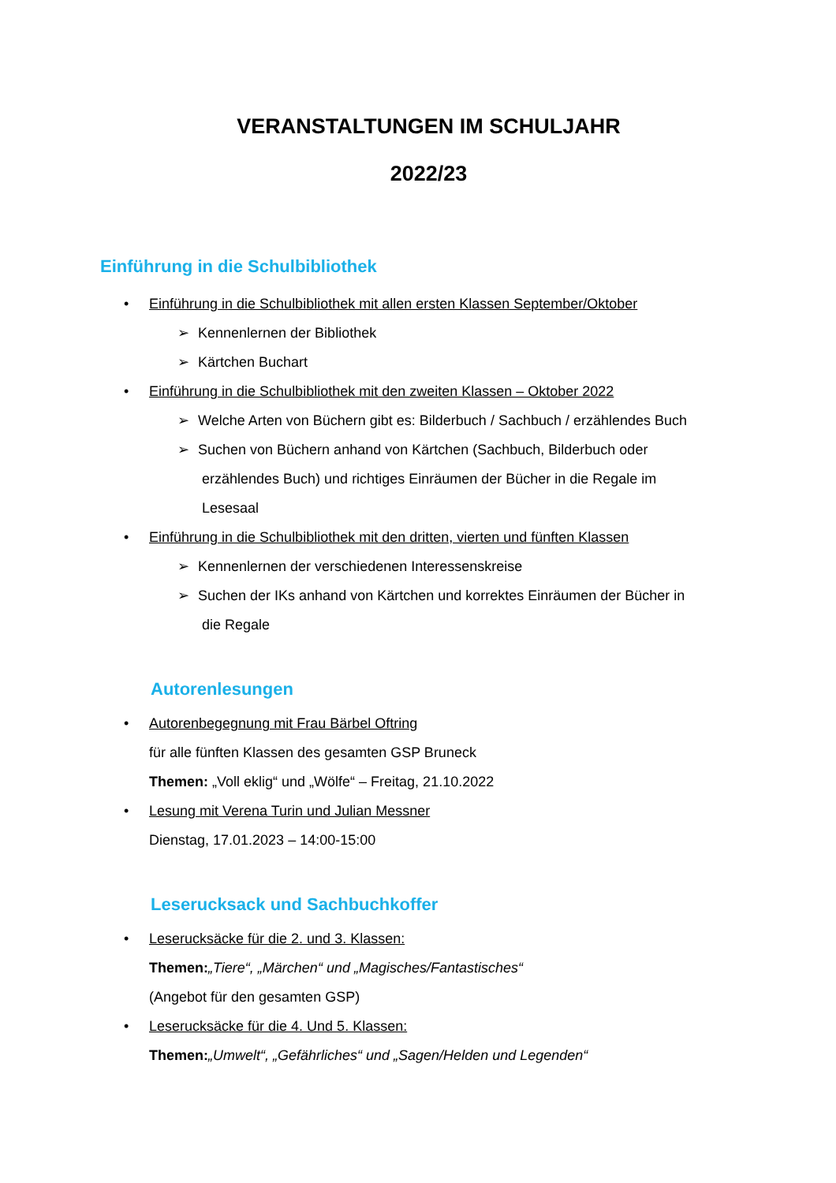VERANSTALTUNGEN IM SCHULJAHR
2022/23
Einführung in die Schulbibliothek
• Einführung in die Schulbibliothek mit allen ersten Klassen September/Oktober
➢ Kennenlernen der Bibliothek
➢ Kärtchen Buchart
• Einführung in die Schulbibliothek mit den zweiten Klassen – Oktober 2022
➢ Welche Arten von Büchern gibt es: Bilderbuch / Sachbuch / erzählendes Buch
➢ Suchen von Büchern anhand von Kärtchen (Sachbuch, Bilderbuch oder
erzählendes Buch) und richtiges Einräumen der Bücher in die Regale im
Lesesaal
• Einführung in die Schulbibliothek mit den dritten, vierten und fünften Klassen
➢ Kennenlernen der verschiedenen Interessenskreise
➢ Suchen der IKs anhand von Kärtchen und korrektes Einräumen der Bücher in
die Regale
Autorenlesungen
• Autorenbegegnung mit Frau Bärbel Oftring
für alle fünften Klassen des gesamten GSP Bruneck
Themen: „Voll eklig“ und „Wölfe“ – Freitag, 21.10.2022
• Lesung mit Verena Turin und Julian Messner
Dienstag, 17.01.2023 – 14:00-15:00
Leserucksack und Sachbuchkoffer
• Leserucksäcke für die 2. und 3. Klassen:
Themen:„Tiere“, „Märchen“ und „Magisches/Fantastisches“
(Angebot für den gesamten GSP)
• Leserucksäcke für die 4. Und 5. Klassen:
Themen:„Umwelt“, „Gefährliches“ und „Sagen/Helden und Legenden“